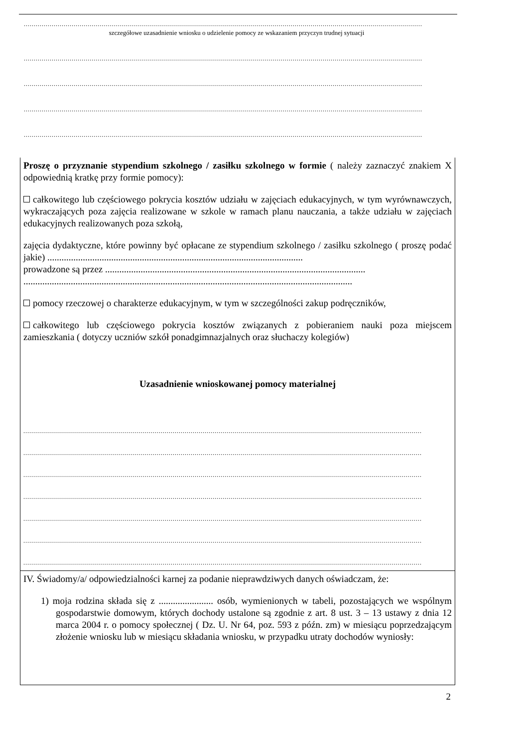........................................................................................................................................................................................................
szczegółowe uzasadnienie wniosku o udzielenie pomocy ze wskazaniem przyczyn trudnej sytuacji
........................................................................................................................................................................................................
........................................................................................................................................................................................................
........................................................................................................................................................................................................
........................................................................................................................................................................................................
Proszę o przyznanie stypendium szkolnego / zasiłku szkolnego w formie ( należy zaznaczyć znakiem X odpowiednią kratkę przy formie pomocy):
całkowitego lub częściowego pokrycia kosztów udziału w zajęciach edukacyjnych, w tym wyrównawczych, wykraczających poza zajęcia realizowane w szkole w ramach planu nauczania, a także udziału w zajęciach edukacyjnych realizowanych poza szkołą,
zajęcia dydaktyczne, które powinny być opłacane ze stypendium szkolnego / zasiłku szkolnego ( proszę podać jakie) ............................................................................................................
prowadzone są przez ..............................................................................................................
...........................................................................................................................................
pomocy rzeczowej o charakterze edukacyjnym, w tym w szczególności zakup podręczników,
całkowitego lub częściowego pokrycia kosztów związanych z pobieraniem nauki poza miejscem zamieszkania ( dotyczy uczniów szkół ponadgimnazjalnych oraz słuchaczy kolegiów)
Uzasadnienie wnioskowanej pomocy materialnej
........................................................................................................................................................................................................
........................................................................................................................................................................................................
........................................................................................................................................................................................................
........................................................................................................................................................................................................
........................................................................................................................................................................................................
........................................................................................................................................................................................................
........................................................................................................................................................................................................
IV. Świadomy/a/ odpowiedzialności karnej za podanie nieprawdziwych danych oświadczam, że:
1) moja rodzina składa się z ....................... osób, wymienionych w tabeli, pozostających we wspólnym gospodarstwie domowym, których dochody ustalone są zgodnie z art. 8 ust. 3 – 13 ustawy z dnia 12 marca 2004 r. o pomocy społecznej ( Dz. U. Nr 64, poz. 593 z późn. zm) w miesiącu poprzedzającym złożenie wniosku lub w miesiącu składania wniosku, w przypadku utraty dochodów wyniosły:
2